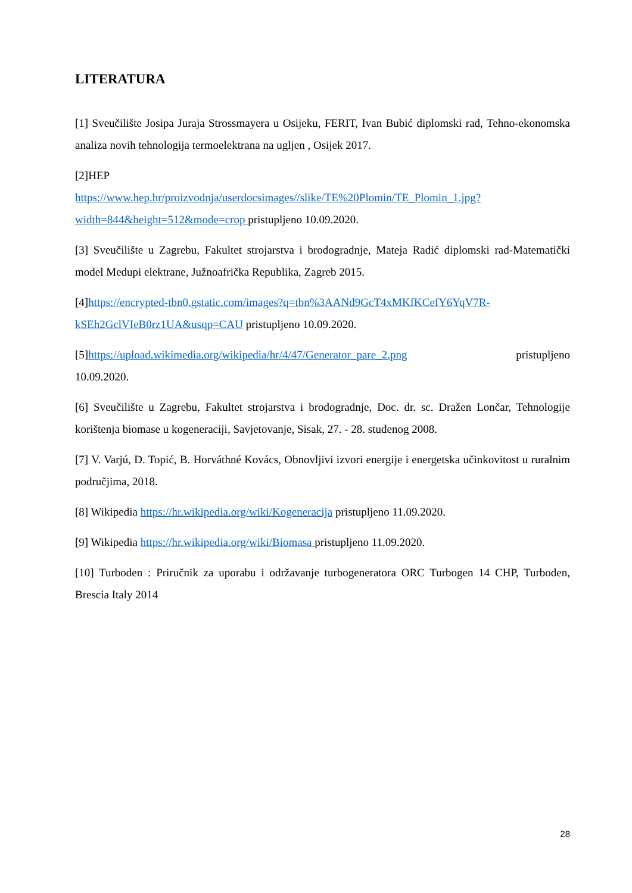LITERATURA
[1] Sveučilište Josipa Juraja Strossmayera u Osijeku, FERIT, Ivan Bubić diplomski rad, Tehno-ekonomska analiza novih tehnologija termoelektrana na ugljen , Osijek 2017.
[2]HEP
https://www.hep.hr/proizvodnja/userdocsimages//slike/TE%20Plomin/TE_Plomin_1.jpg?width=844&height=512&mode=crop pristupljeno 10.09.2020.
[3] Sveučilište u Zagrebu, Fakultet strojarstva i brodogradnje, Mateja Radić diplomski rad-Matematički model Medupi elektrane, Južnoafrička Republika, Zagreb 2015.
[4]https://encrypted-tbn0.gstatic.com/images?q=tbn%3AANd9GcT4xMKfKCefY6YqV7R-kSEh2GclVIeB0rz1UA&usqp=CAU pristupljeno 10.09.2020.
[5]https://upload.wikimedia.org/wikipedia/hr/4/47/Generator_pare_2.png pristupljeno 10.09.2020.
[6] Sveučilište u Zagrebu, Fakultet strojarstva i brodogradnje, Doc. dr. sc. Dražen Lončar, Tehnologije korištenja biomase u kogeneraciji, Savjetovanje, Sisak, 27. - 28. studenog 2008.
[7] V. Varjú, D. Topić, B. Horváthné Kovács, Obnovljivi izvori energije i energetska učinkovitost u ruralnim područjima, 2018.
[8] Wikipedia https://hr.wikipedia.org/wiki/Kogeneracija pristupljeno 11.09.2020.
[9] Wikipedia https://hr.wikipedia.org/wiki/Biomasa pristupljeno 11.09.2020.
[10] Turboden : Priručnik za uporabu i održavanje turbogeneratora ORC Turbogen 14 CHP, Turboden, Brescia Italy 2014
28